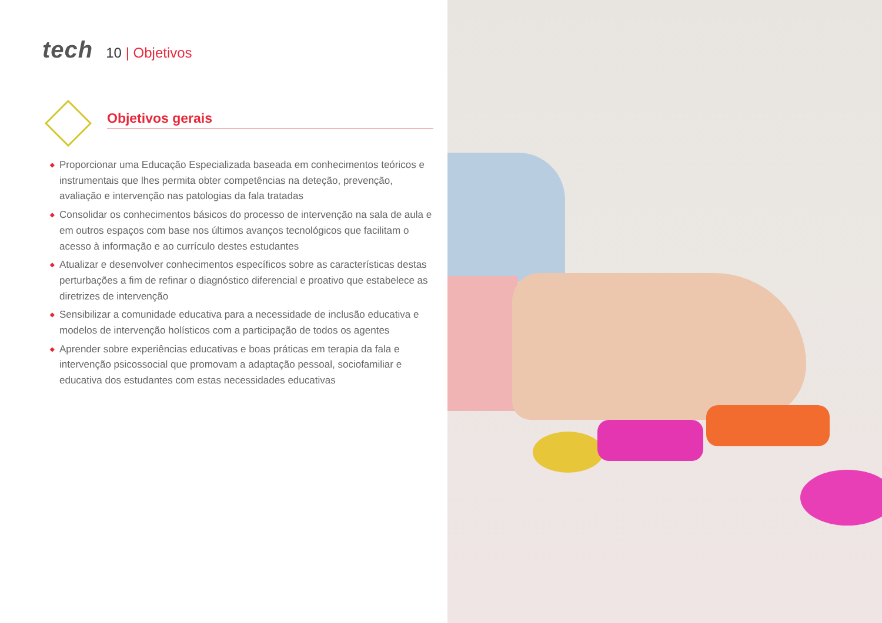tech
10 | Objetivos
Objetivos gerais
◆ Proporcionar uma Educação Especializada baseada em conhecimentos teóricos e instrumentais que lhes permita obter competências na deteção, prevenção, avaliação e intervenção nas patologias da fala tratadas
◆ Consolidar os conhecimentos básicos do processo de intervenção na sala de aula e em outros espaços com base nos últimos avanços tecnológicos que facilitam o acesso à informação e ao currículo destes estudantes
◆ Atualizar e desenvolver conhecimentos específicos sobre as características destas perturbações a fim de refinar o diagnóstico diferencial e proativo que estabelece as diretrizes de intervenção
◆ Sensibilizar a comunidade educativa para a necessidade de inclusão educativa e modelos de intervenção holísticos com a participação de todos os agentes
◆ Aprender sobre experiências educativas e boas práticas em terapia da fala e intervenção psicossocial que promovam a adaptação pessoal, sociofamiliar e educativa dos estudantes com estas necessidades educativas